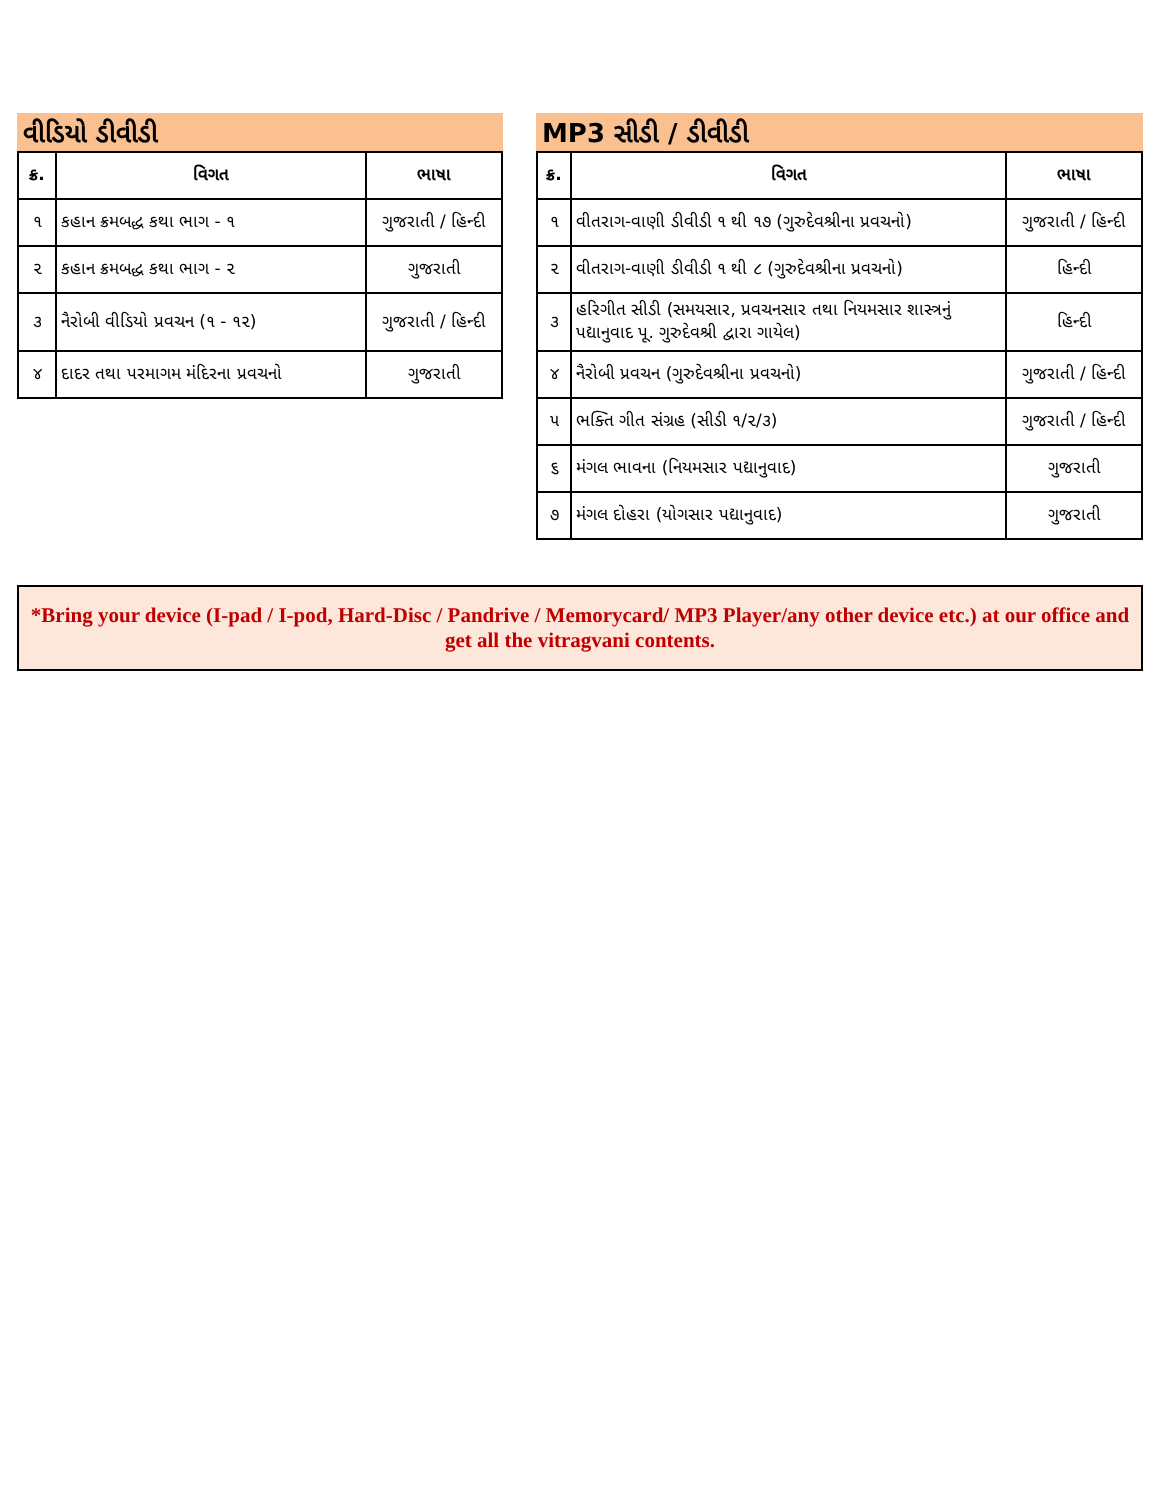વીડિયો ડીવીડી
| ક્ર. | વિગત | ભાષા |
| --- | --- | --- |
| ૧ | કહાન ક્રમબદ્ધ કથા ભાગ - ૧ | ગુજરાતી / હિન્દી |
| ૨ | કહાન ક્રમબદ્ધ કથા ભાગ - ૨ | ગુજરાતી |
| ૩ | નૈરોબી વીડિયો પ્રવચન (૧ - ૧૨) | ગુજરાતી / હિન્દી |
| ૪ | દાદર તથા પરમાગમ મંદિરના પ્રવચનો | ગુજરાતી |
MP3 સીડી / ડીવીડી
| ક્ર. | વિગત | ભાષા |
| --- | --- | --- |
| ૧ | વીતરાગ-વાણી ડીવીડી ૧ થી ૧૭ (ગુરુદેવશ્રીના પ્રવચનો) | ગુજરાતી / હિન્દી |
| ૨ | વીતરાગ-વાણી ડીવીડી ૧ થી ૮ (ગુરુદેવશ્રીના પ્રવચનો) | હિન્દી |
| ૩ | હરિગીત સીડી (સમયસાર, પ્રવચનસાર તથા નિયમસાર શાસ્ત્રનું પદ્યાનુવાદ પૂ. ગુરુદેવશ્રી દ્વારા ગાયેલ) | હિન્દી |
| ૪ | નૈરોબી પ્રવચન (ગુરુદેવશ્રીના પ્રવચનો) | ગુજરાતી / હિન્દી |
| ૫ | ભક્તિ ગીત સંગ્રહ (સીડી ૧/૨/૩) | ગુજરાતી / હિન્દી |
| ૬ | મંગલ ભાવના (નિયમસાર પદ્યાનુવાદ) | ગુજરાતી |
| ૭ | મંગલ દોહરા (યોગસાર પદ્યાનુવાદ) | ગુજરાતી |
*Bring your device (I-pad / I-pod, Hard-Disc / Pandrive / Memorycard/ MP3 Player/any other device etc.) at our office and get all the vitragvani contents.